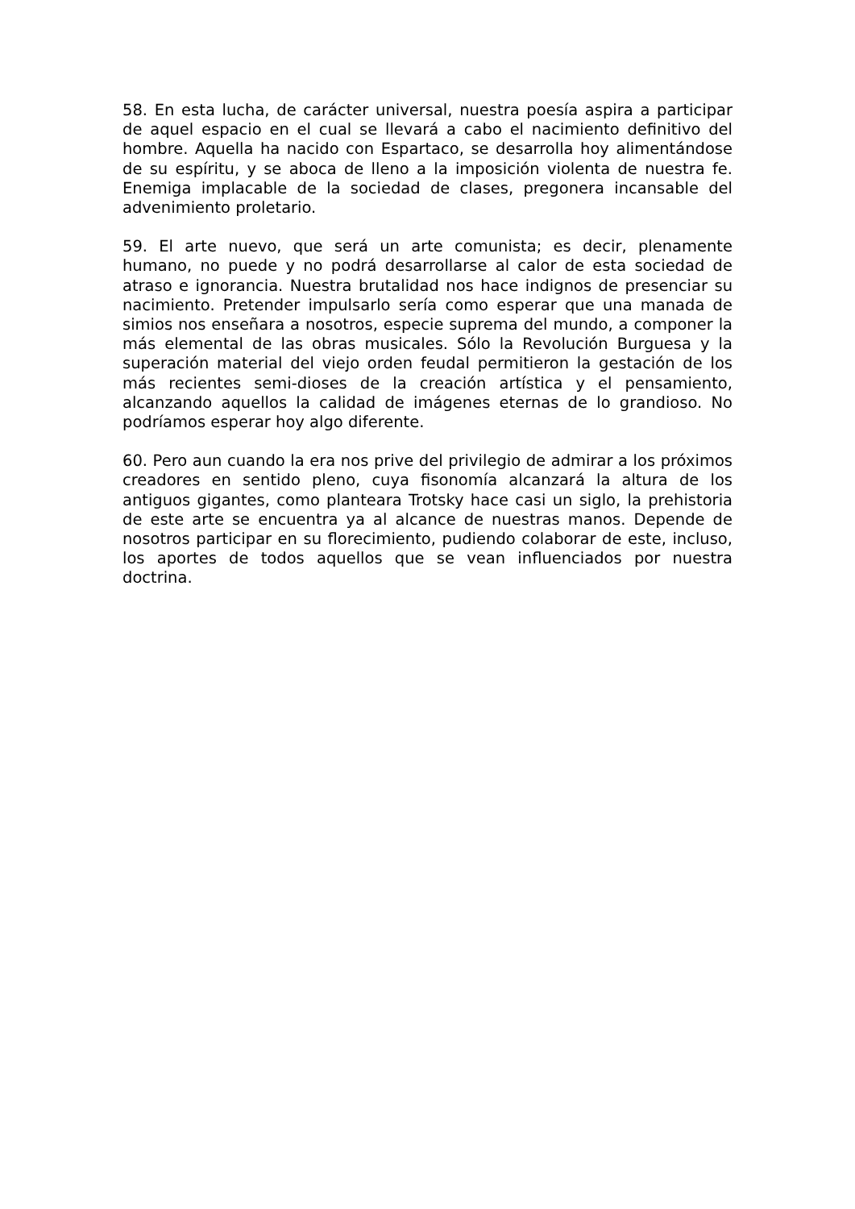58. En esta lucha, de carácter universal, nuestra poesía aspira a participar de aquel espacio en el cual se llevará a cabo el nacimiento definitivo del hombre. Aquella ha nacido con Espartaco, se desarrolla hoy alimentándose de su espíritu, y se aboca de lleno a la imposición violenta de nuestra fe. Enemiga implacable de la sociedad de clases, pregonera incansable del advenimiento proletario.
59. El arte nuevo, que será un arte comunista; es decir, plenamente humano, no puede y no podrá desarrollarse al calor de esta sociedad de atraso e ignorancia. Nuestra brutalidad nos hace indignos de presenciar su nacimiento. Pretender impulsarlo sería como esperar que una manada de simios nos enseñara a nosotros, especie suprema del mundo, a componer la más elemental de las obras musicales. Sólo la Revolución Burguesa y la superación material del viejo orden feudal permitieron la gestación de los más recientes semi-dioses de la creación artística y el pensamiento, alcanzando aquellos la calidad de imágenes eternas de lo grandioso. No podríamos esperar hoy algo diferente.
60. Pero aun cuando la era nos prive del privilegio de admirar a los próximos creadores en sentido pleno, cuya fisonomía alcanzará la altura de los antiguos gigantes, como planteara Trotsky hace casi un siglo, la prehistoria de este arte se encuentra ya al alcance de nuestras manos. Depende de nosotros participar en su florecimiento, pudiendo colaborar de este, incluso, los aportes de todos aquellos que se vean influenciados por nuestra doctrina.